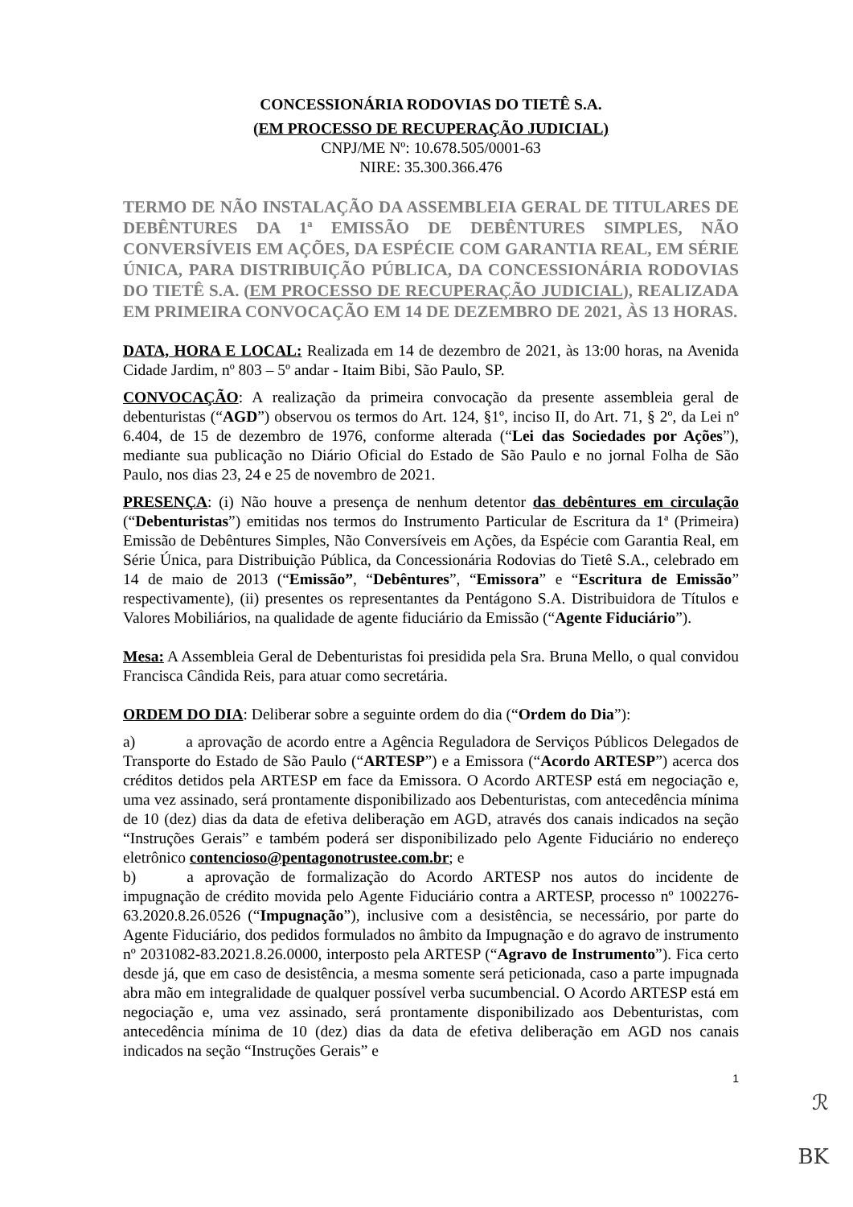CONCESSIONÁRIA RODOVIAS DO TIETÊ S.A.
(EM PROCESSO DE RECUPERAÇÃO JUDICIAL)
CNPJ/ME Nº: 10.678.505/0001-63
NIRE: 35.300.366.476
TERMO DE NÃO INSTALAÇÃO DA ASSEMBLEIA GERAL DE TITULARES DE DEBÊNTURES DA 1ª EMISSÃO DE DEBÊNTURES SIMPLES, NÃO CONVERSÍVEIS EM AÇÕES, DA ESPÉCIE COM GARANTIA REAL, EM SÉRIE ÚNICA, PARA DISTRIBUIÇÃO PÚBLICA, DA CONCESSIONÁRIA RODOVIAS DO TIETÊ S.A. (EM PROCESSO DE RECUPERAÇÃO JUDICIAL), REALIZADA EM PRIMEIRA CONVOCAÇÃO EM 14 DE DEZEMBRO DE 2021, ÀS 13 HORAS.
DATA, HORA E LOCAL: Realizada em 14 de dezembro de 2021, às 13:00 horas, na Avenida Cidade Jardim, nº 803 – 5º andar - Itaim Bibi, São Paulo, SP.
CONVOCAÇÃO: A realização da primeira convocação da presente assembleia geral de debenturistas (“AGD”) observou os termos do Art. 124, §1º, inciso II, do Art. 71, § 2º, da Lei nº 6.404, de 15 de dezembro de 1976, conforme alterada (“Lei das Sociedades por Ações”), mediante sua publicação no Diário Oficial do Estado de São Paulo e no jornal Folha de São Paulo, nos dias 23, 24 e 25 de novembro de 2021.
PRESENÇA: (i) Não houve a presença de nenhum detentor das debêntures em circulação (“Debenturistas”) emitidas nos termos do Instrumento Particular de Escritura da 1ª (Primeira) Emissão de Debêntures Simples, Não Conversíveis em Ações, da Espécie com Garantia Real, em Série Única, para Distribuição Pública, da Concessionária Rodovias do Tietê S.A., celebrado em 14 de maio de 2013 (“Emissão”, “Debêntures”, “Emissora” e “Escritura de Emissão” respectivamente), (ii) presentes os representantes da Pentágono S.A. Distribuidora de Títulos e Valores Mobiliários, na qualidade de agente fiduciário da Emissão (“Agente Fiduciário”).
Mesa: A Assembleia Geral de Debenturistas foi presidida pela Sra. Bruna Mello, o qual convidou Francisca Cândida Reis, para atuar como secretária.
ORDEM DO DIA: Deliberar sobre a seguinte ordem do dia (“Ordem do Dia”):
a) a aprovação de acordo entre a Agência Reguladora de Serviços Públicos Delegados de Transporte do Estado de São Paulo (“ARTESP”) e a Emissora (“Acordo ARTESP”) acerca dos créditos detidos pela ARTESP em face da Emissora. O Acordo ARTESP está em negociação e, uma vez assinado, será prontamente disponibilizado aos Debenturistas, com antecedência mínima de 10 (dez) dias da data de efetiva deliberação em AGD, através dos canais indicados na seção “Instruções Gerais” e também poderá ser disponibilizado pelo Agente Fiduciário no endereço eletrônico contencioso@pentagonotrustee.com.br; e
b) a aprovação de formalização do Acordo ARTESP nos autos do incidente de impugnação de crédito movida pelo Agente Fiduciário contra a ARTESP, processo nº 1002276-63.2020.8.26.0526 (“Impugnação”), inclusive com a desistência, se necessário, por parte do Agente Fiduciário, dos pedidos formulados no âmbito da Impugnação e do agravo de instrumento nº 2031082-83.2021.8.26.0000, interposto pela ARTESP (“Agravo de Instrumento”). Fica certo desde já, que em caso de desistência, a mesma somente será peticionada, caso a parte impugnada abra mão em integralidade de qualquer possível verba sucumbencial. O Acordo ARTESP está em negociação e, uma vez assinado, será prontamente disponibilizado aos Debenturistas, com antecedência mínima de 10 (dez) dias da data de efetiva deliberação em AGD nos canais indicados na seção “Instruções Gerais” e
1
ℛ
BK